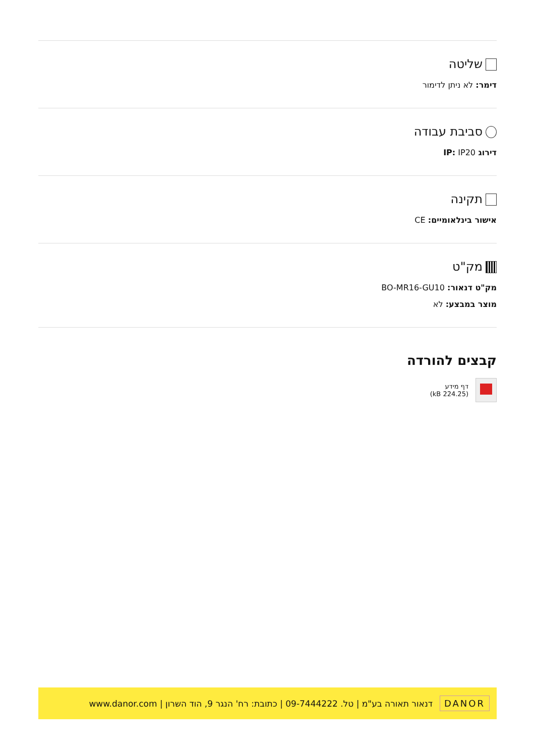שליטה
דימר: לא ניתן לדימור
סביבת עבודה
דירוג IP: IP20
תקינה
אישור בינלאומיים: CE
מק"ט
מק"ט דנאור: BO-MR16-GU10
מוצר במבצע: לא
קבצים להורדה
דף מידע
(224.25 kB)
DANOR דנאור תאורה בע"מ | טל. 09-7444222 | כתובת: רח' הנגר 9, הוד השרון | www.danor.com